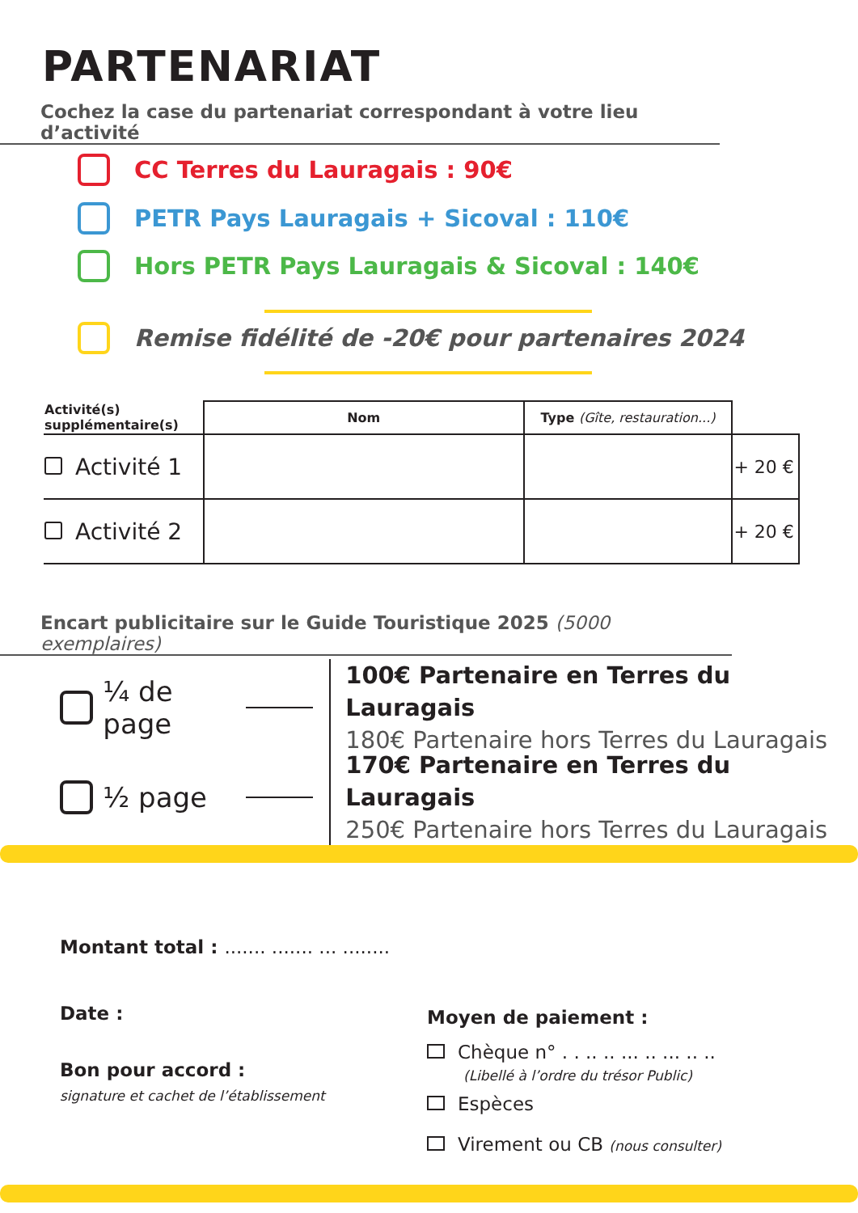PARTENARIAT
Cochez la case du partenariat correspondant à votre lieu d’activité
CC Terres du Lauragais : 90€
PETR Pays Lauragais + Sicoval : 110€
Hors PETR Pays Lauragais & Sicoval : 140€
Remise fidélité de -20€ pour partenaires 2024
| Activité(s) supplémentaire(s) | Nom | Type (Gîte, restauration...) | |
| --- | --- | --- | --- |
| Activité 1 | | | + 20 € |
| Activité 2 | | | + 20 € |
Encart publicitaire sur le Guide Touristique 2025 (5000 exemplaires)
¼ de page
100€ Partenaire en Terres du Lauragais
180€ Partenaire hors Terres du Lauragais
½ page
170€ Partenaire en Terres du Lauragais
250€ Partenaire hors Terres du Lauragais
Montant total : ....... ....... ... ........
Date :
Bon pour accord :
signature et cachet de l’établissement
Moyen de paiement :
Chèque n° . . .. .. ... .. ... .. ..
(Libellé à l’ordre du trésor Public)
Espèces
Virement ou CB (nous consulter)